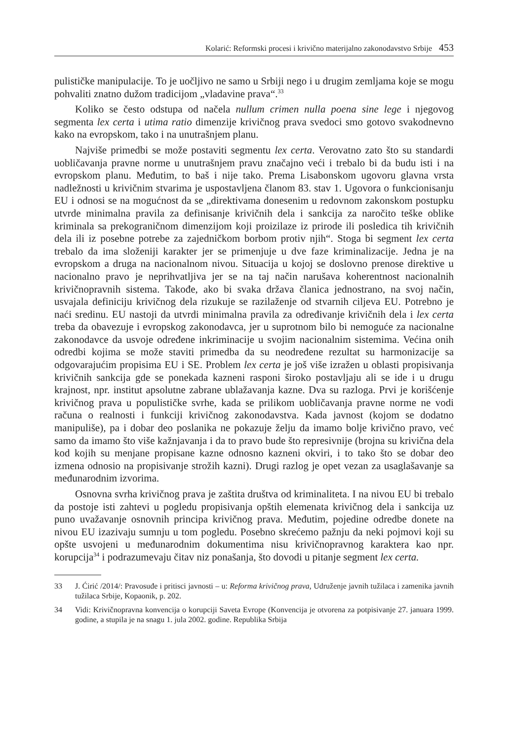Kolarić: Reformski procesi i krivično materijalno zakonodavstvo Srbije 453
pulističke manipulacije. To je uočljivo ne samo u Srbiji nego i u drugim zemljama koje se mogu pohvaliti znatno dužom tradicijom „vladavine prava“.<sup>33</sup>
Koliko se često odstupa od načela nullum crimen nulla poena sine lege i njegovog segmenta lex certa i utima ratio dimenzije krivičnog prava svedoci smo gotovo svakodnevno kako na evropskom, tako i na unutrašnjem planu.
Najviše primedbi se može postaviti segmentu lex certa. Verovatno zato što su standardi uobličavanja pravne norme u unutrašnjem pravu značajno veći i trebalo bi da budu isti i na evropskom planu. Međutim, to baš i nije tako. Prema Lisabonskom ugovoru glavna vrsta nadležnosti u krivičnim stvarima je uspostavljena članom 83. stav 1. Ugovora o funkcionisanju EU i odnosi se na mogućnost da se „direktivama donesenim u redovnom zakonskom postupku utvrde minimalna pravila za definisanje krivičnih dela i sankcija za naročito teške oblike kriminala sa prekograničnom dimenzijom koji proizilaze iz prirode ili posledica tih krivičnih dela ili iz posebne potrebe za zajedničkom borbom protiv njih“. Stoga bi segment lex certa trebalo da ima složeniji karakter jer se primenjuje u dve faze kriminalizacije. Jedna je na evropskom a druga na nacionalnom nivou. Situacija u kojoj se doslovno prenose direktive u nacionalno pravo je neprihvatljiva jer se na taj način narušava koherentnost nacionalnih krivičnopravnih sistema. Takođe, ako bi svaka država članica jednostrano, na svoj način, usvajala definiciju krivičnog dela rizukuje se razilaženje od stvarnih ciljeva EU. Potrebno je naći sredinu. EU nastoji da utvrdi minimalna pravila za određivanje krivičnih dela i lex certa treba da obavezuje i evropskog zakonodavca, jer u suprotnom bilo bi nemoguće za nacionalne zakonodavce da usvoje određene inkriminacije u svojim nacionalnim sistemima. Većina onih odredbi kojima se može staviti primedba da su neodređene rezultat su harmonizacije sa odgovarajućim propisima EU i SE. Problem lex certa je još više izražen u oblasti propisivanja krivičnih sankcija gde se ponekada kazneni rasponi široko postavljaju ali se ide i u drugu krajnost, npr. institut apsolutne zabrane ublažavanja kazne. Dva su razloga. Prvi je korišćenje krivičnog prava u populističke svrhe, kada se prilikom uobličavanja pravne norme ne vodi računa o realnosti i funkciji krivičnog zakonodavstva. Kada javnost (kojom se dodatno manipuliše), pa i dobar deo poslanika ne pokazuje želju da imamo bolje krivično pravo, već samo da imamo što više kažnjavanja i da to pravo bude što represivnije (brojna su krivična dela kod kojih su menjane propisane kazne odnosno kazneni okviri, i to tako što se dobar deo izmena odnosio na propisivanje strožih kazni). Drugi razlog je opet vezan za usaglašavanje sa međunarodnim izvorima.
Osnovna svrha krivičnog prava je zaštita društva od kriminaliteta. I na nivou EU bi trebalo da postoje isti zahtevi u pogledu propisivanja opštih elemenata krivičnog dela i sankcija uz puno uvažavanje osnovnih principa krivičnog prava. Međutim, pojedine odredbe donete na nivou EU izazivaju sumnju u tom pogledu. Posebno skrećemo pažnju da neki pojmovi koji su opšte usvojeni u međunarodnim dokumentima nisu krivičnopravnog karaktera kao npr. korupcija<sup>34</sup> i podrazumevaju čitav niz ponašanja, što dovodi u pitanje segment lex certa.
33 J. Ćirić /2014/: Pravosuđe i pritisci javnosti – u: Reforma krivičnog prava, Udruženje javnih tužilaca i zamenika javnih tužilaca Srbije, Kopaonik, p. 202.
34 Vidi: Krivičnopravna konvencija o korupciji Saveta Evrope (Konvencija je otvorena za potpisivanje 27. januara 1999. godine, a stupila je na snagu 1. jula 2002. godine. Republika Srbija